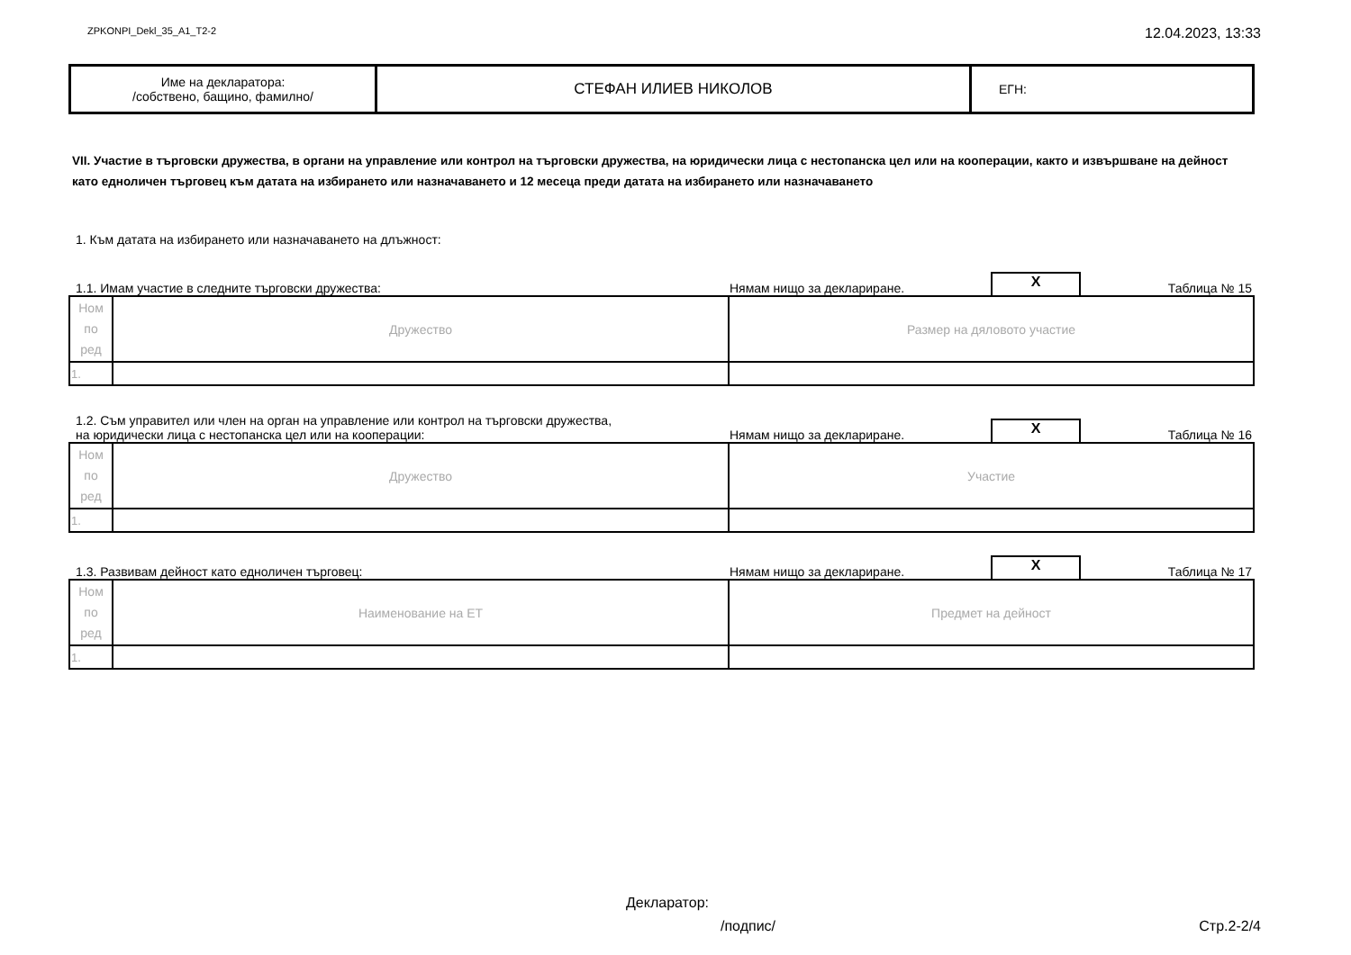ZPKONPI_Dekl_35_A1_T2-2 12.04.2023, 13:33
| Име на декларатора: /собствено, бащино, фамилно/ | СТЕФАН ИЛИЕВ НИКОЛОВ | ЕГН: |
VII. Участие в търговски дружества, в органи на управление или контрол на търговски дружества, на юридически лица с нестопанска цел или на кооперации, както и извършване на дейност като едноличен търговец към датата на избирането или назначаването и 12 месеца преди датата на избирането или назначаването
1. Към датата на избирането или назначаването на длъжност:
1.1. Имам участие в следните търговски дружества: Нямам нищо за деклариране. X Таблица № 15
| Ном по ред | Дружество | Размер на дяловото участие |
| 1. | | |
1.2. Съм управител или член на орган на управление или контрол на търговски дружества,
на юридически лица с нестопанска цел или на кооперации: Нямам нищо за деклариране. X Таблица № 16
| Ном по ред | Дружество | Участие |
| 1. | | |
1.3. Развивам дейност като едноличен търговец: Нямам нищо за деклариране. X Таблица № 17
| Ном по ред | Наименование на ЕТ | Предмет на дейност |
| 1. | | |
Декларатор:
/подпис/ Стр.2-2/4